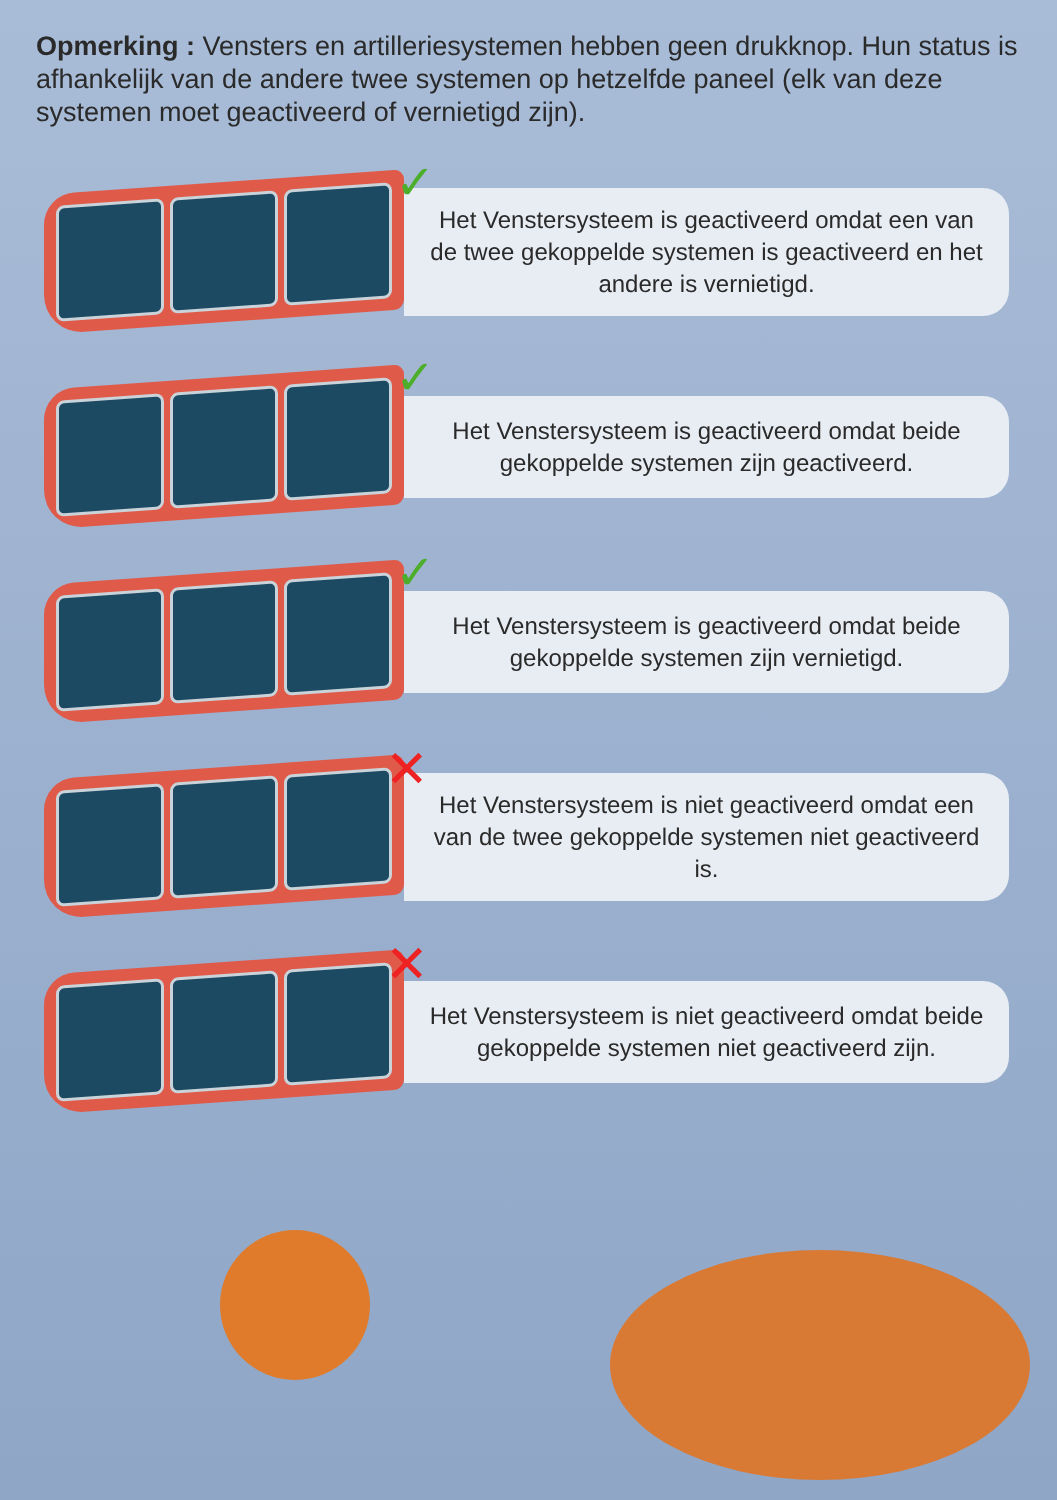Opmerking : Vensters en artilleriesystemen hebben geen drukknop. Hun status is afhankelijk van de andere twee systemen op hetzelfde paneel (elk van deze syste­men moet geactiveerd of vernietigd zijn).
✓
Het Venstersysteem is geactiveerd omdat een van de twee gekoppelde systemen is geactiveerd en het andere is vernietigd.
✓
Het Venstersysteem is geactiveerd omdat beide gekoppelde systemen zijn geactiveerd.
✓
Het Venstersysteem is geactiveerd omdat beide gekoppelde systemen zijn vernietigd.
✕
Het Venstersysteem is niet geactiveerd omdat een van de twee gekoppelde systemen niet geactiveerd is.
✕
Het Venstersysteem is niet geactiveerd omdat beide gekoppelde systemen niet geactiveerd zijn.